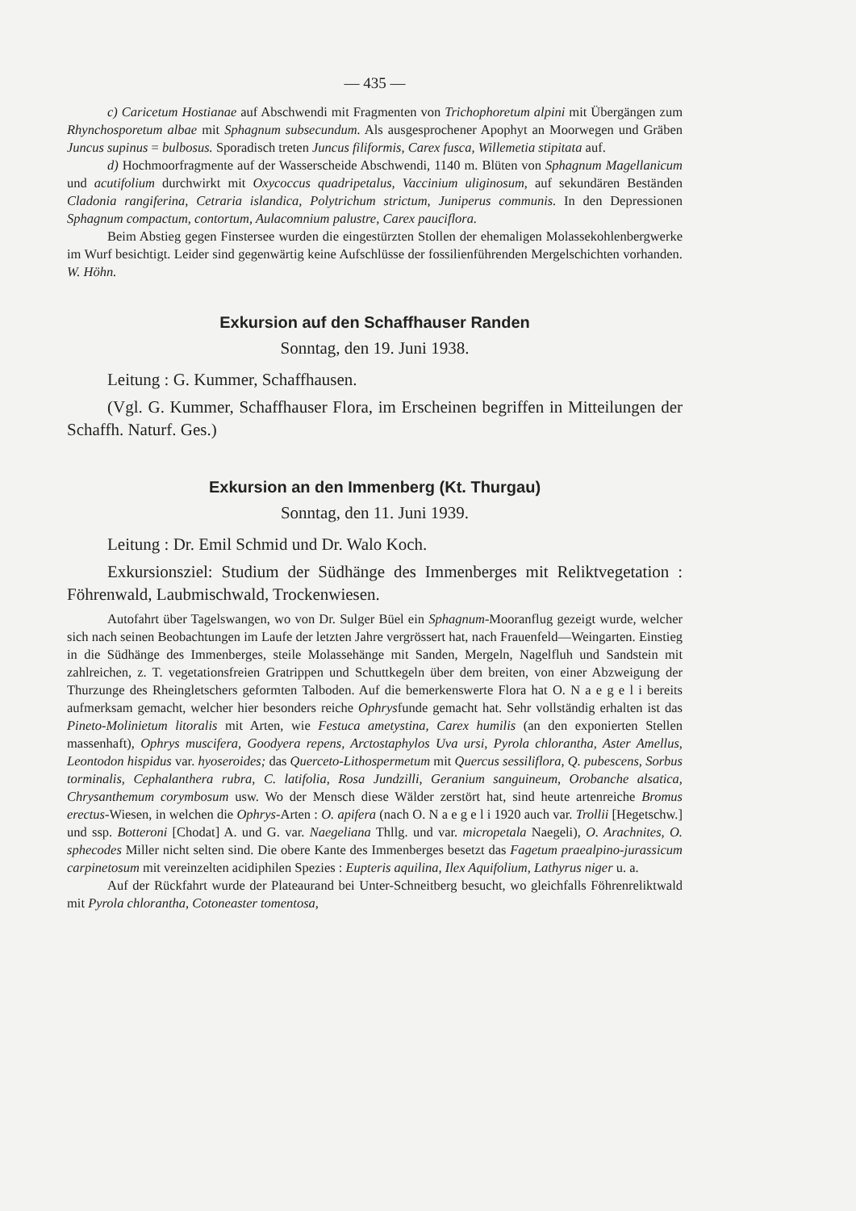— 435 —
c) Caricetum Hostianae auf Abschwendi mit Fragmenten von Trichophoretum alpini mit Übergängen zum Rhynchosporetum albae mit Sphagnum subsecundum. Als ausgesprochener Apophyt an Moorwegen und Gräben Juncus supinus = bulbosus. Sporadisch treten Juncus filiformis, Carex fusca, Willemetia stipitata auf.
d) Hochmoorfragmente auf der Wasserscheide Abschwendi, 1140 m. Blüten von Sphagnum Magellanicum und acutifolium durchwirkt mit Oxycoccus quadripetalus, Vaccinium uliginosum, auf sekundären Beständen Cladonia rangiferina, Cetraria islandica, Polytrichum strictum, Juniperus communis. In den Depressionen Sphagnum compactum, contortum, Aulacomnium palustre, Carex pauciflora.
Beim Abstieg gegen Finstersee wurden die eingestürzten Stollen der ehemaligen Molassekohlenbergwerke im Wurf besichtigt. Leider sind gegenwärtig keine Aufschlüsse der fossilienführenden Mergelschichten vorhanden. W. Höhn.
Exkursion auf den Schaffhauser Randen
Sonntag, den 19. Juni 1938.
Leitung : G. Kummer, Schaffhausen.
(Vgl. G. Kummer, Schaffhauser Flora, im Erscheinen begriffen in Mitteilungen der Schaffh. Naturf. Ges.)
Exkursion an den Immenberg (Kt. Thurgau)
Sonntag, den 11. Juni 1939.
Leitung : Dr. Emil Schmid und Dr. Walo Koch.
Exkursionsziel: Studium der Südhänge des Immenberges mit Reliktvegetation : Föhrenwald, Laubmischwald, Trockenwiesen.
Autofahrt über Tagelswangen, wo von Dr. Sulger Büel ein Sphagnum-Mooranflug gezeigt wurde, welcher sich nach seinen Beobachtungen im Laufe der letzten Jahre vergrössert hat, nach Frauenfeld—Weingarten. Einstieg in die Südhänge des Immenberges, steile Molassehänge mit Sanden, Mergeln, Nagelfluh und Sandstein mit zahlreichen, z. T. vegetationsfreien Gratrippen und Schuttkegeln über dem breiten, von einer Abzweigung der Thurzunge des Rheingletschers geformten Talboden. Auf die bemerkenswerte Flora hat O. N a e g e l i bereits aufmerksam gemacht, welcher hier besonders reiche Ophrysfunde gemacht hat. Sehr vollständig erhalten ist das Pineto-Molinietum litoralis mit Arten, wie Festuca ametystina, Carex humilis (an den exponierten Stellen massenhaft), Ophrys muscifera, Goodyera repens, Arctostaphylos Uva ursi, Pyrola chlorantha, Aster Amellus, Leontodon hispidus var. hyoseroides; das Querceto-Lithospermetum mit Quercus sessiliflora, Q. pubescens, Sorbus torminalis, Cephalanthera rubra, C. latifolia, Rosa Jundzilli, Geranium sanguineum, Orobanche alsatica, Chrysanthemum corymbosum usw. Wo der Mensch diese Wälder zerstört hat, sind heute artenreiche Bromus erectus-Wiesen, in welchen die Ophrys-Arten : O. apifera (nach O. N a e g e l i 1920 auch var. Trollii [Hegetschw.] und ssp. Botteroni [Chodat] A. und G. var. Naegeliana Thllg. und var. micropetala Naegeli), O. Arachnites, O. sphecodes Miller nicht selten sind. Die obere Kante des Immenberges besetzt das Fagetum praealpino-jurassicum carpinetosum mit vereinzelten acidiphilen Spezies : Eupteris aquilina, Ilex Aquifolium, Lathyrus niger u. a.
Auf der Rückfahrt wurde der Plateaurand bei Unter-Schneitberg besucht, wo gleichfalls Föhrenreliktwald mit Pyrola chlorantha, Cotoneaster tomentosa,